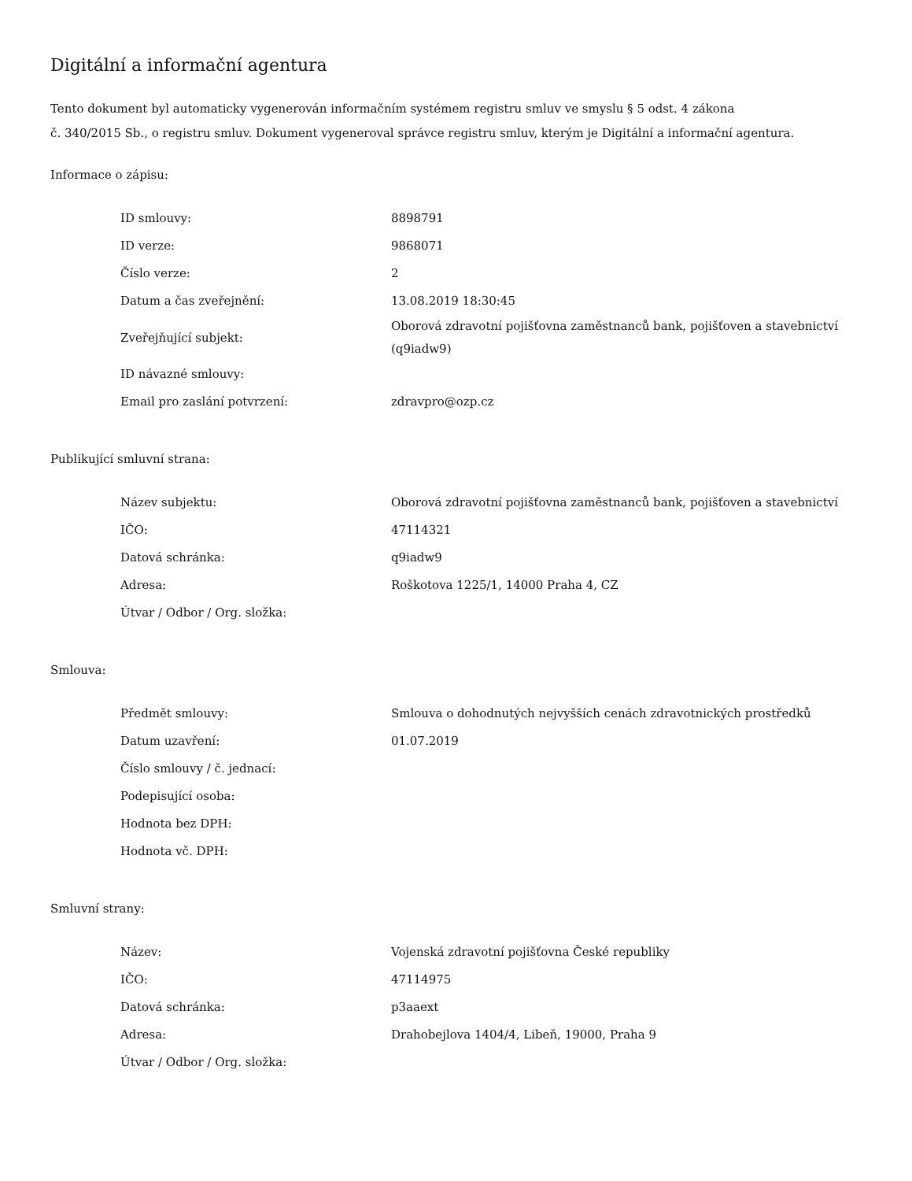Digitální a informační agentura
Tento dokument byl automaticky vygenerován informačním systémem registru smluv ve smyslu § 5 odst. 4 zákona
č. 340/2015 Sb., o registru smluv. Dokument vygeneroval správce registru smluv, kterým je Digitální a informační agentura.
Informace o zápisu:
| ID smlouvy: | 8898791 |
| ID verze: | 9868071 |
| Číslo verze: | 2 |
| Datum a čas zveřejnění: | 13.08.2019 18:30:45 |
| Zveřejňující subjekt: | Oborová zdravotní pojišťovna zaměstnanců bank, pojišťoven a stavebnictví (q9iadw9) |
| ID návazné smlouvy: | |
| Email pro zaslání potvrzení: | zdravpro@ozp.cz |
Publikující smluvní strana:
| Název subjektu: | Oborová zdravotní pojišťovna zaměstnanců bank, pojišťoven a stavebnictví |
| IČO: | 47114321 |
| Datová schránka: | q9iadw9 |
| Adresa: | Roškotova 1225/1, 14000 Praha 4, CZ |
| Útvar / Odbor / Org. složka: | |
Smlouva:
| Předmět smlouvy: | Smlouva o dohodnutých nejvyšších cenách zdravotnických prostředků |
| Datum uzavření: | 01.07.2019 |
| Číslo smlouvy / č. jednací: | |
| Podepisující osoba: | |
| Hodnota bez DPH: | |
| Hodnota vč. DPH: | |
Smluvní strany:
| Název: | Vojenská zdravotní pojišťovna České republiky |
| IČO: | 47114975 |
| Datová schránka: | p3aaext |
| Adresa: | Drahobejlova 1404/4, Libeň, 19000, Praha 9 |
| Útvar / Odbor / Org. složka: | |